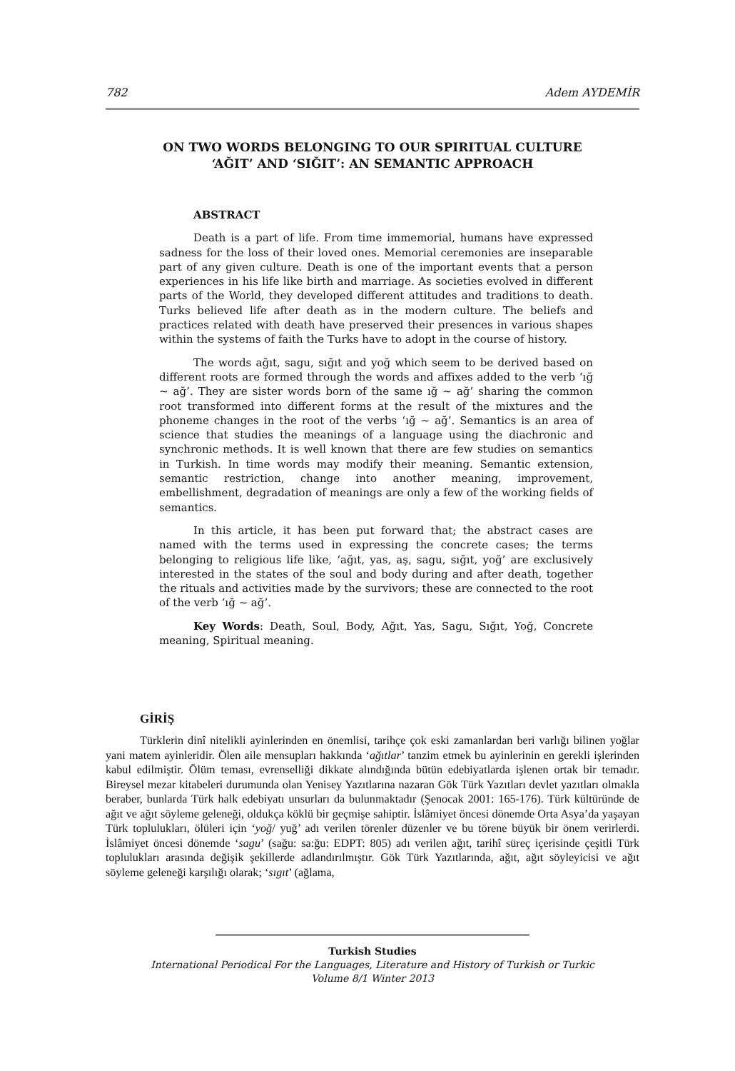782 Adem AYDEMİR
ON TWO WORDS BELONGING TO OUR SPIRITUAL CULTURE
‘AĞIT’ AND ‘SIĞIT’: AN SEMANTIC APPROACH
ABSTRACT
Death is a part of life. From time immemorial, humans have expressed sadness for the loss of their loved ones. Memorial ceremonies are inseparable part of any given culture. Death is one of the important events that a person experiences in his life like birth and marriage. As societies evolved in different parts of the World, they developed different attitudes and traditions to death. Turks believed life after death as in the modern culture. The beliefs and practices related with death have preserved their presences in various shapes within the systems of faith the Turks have to adopt in the course of history.
The words ağıt, sagu, sığıt and yoğ which seem to be derived based on different roots are formed through the words and affixes added to the verb ‘ığ ~ ağ’. They are sister words born of the same ığ ~ ağ’ sharing the common root transformed into different forms at the result of the mixtures and the phoneme changes in the root of the verbs ‘ığ ~ ağ’. Semantics is an area of science that studies the meanings of a language using the diachronic and synchronic methods. It is well known that there are few studies on semantics in Turkish. In time words may modify their meaning. Semantic extension, semantic restriction, change into another meaning, improvement, embellishment, degradation of meanings are only a few of the working fields of semantics.
In this article, it has been put forward that; the abstract cases are named with the terms used in expressing the concrete cases; the terms belonging to religious life like, ‘ağıt, yas, aş, sagu, sığıt, yoğ’ are exclusively interested in the states of the soul and body during and after death, together the rituals and activities made by the survivors; these are connected to the root of the verb ‘ığ ~ ağ’.
Key Words: Death, Soul, Body, Ağıt, Yas, Sagu, Sığıt, Yoğ, Concrete meaning, Spiritual meaning.
GİRİŞ
Türklerin dinî nitelikli ayinlerinden en önemlisi, tarihçe çok eski zamanlardan beri varlığı bilinen yoğlar yani matem ayinleridir. Ölen aile mensupları hakkında ‘ağıtlar’ tanzim etmek bu ayinlerinin en gerekli işlerinden kabul edilmiştir. Ölüm teması, evrenselliği dikkate alındığında bütün edebiyatlarda işlenen ortak bir temadır. Bireysel mezar kitabeleri durumunda olan Yenisey Yazıtlarına nazaran Gök Türk Yazıtları devlet yazıtları olmakla beraber, bunlarda Türk halk edebiyatı unsurları da bulunmaktadır (Şenocak 2001: 165-176). Türk kültüründe de ağıt ve ağıt söyleme geleneği, oldukça köklü bir geçmişe sahiptir. İslâmiyet öncesi dönemde Orta Asya’da yaşayan Türk toplulukları, ölüleri için ‘yoğ/ yuğ’ adı verilen törenler düzenler ve bu törene büyük bir önem verirlerdi. İslâmiyet öncesi dönemde ‘sagu’ (sağu: sa:ğu: EDPT: 805) adı verilen ağıt, tarihî süreç içerisinde çeşitli Türk toplulukları arasında değişik şekillerde adlandırılmıştır. Gök Türk Yazıtlarında, ağıt, ağıt söyleyicisi ve ağıt söyleme geleneği karşılığı olarak; ‘sıgıt’ (ağlama,
Turkish Studies
International Periodical For the Languages, Literature and History of Turkish or Turkic
Volume 8/1 Winter 2013